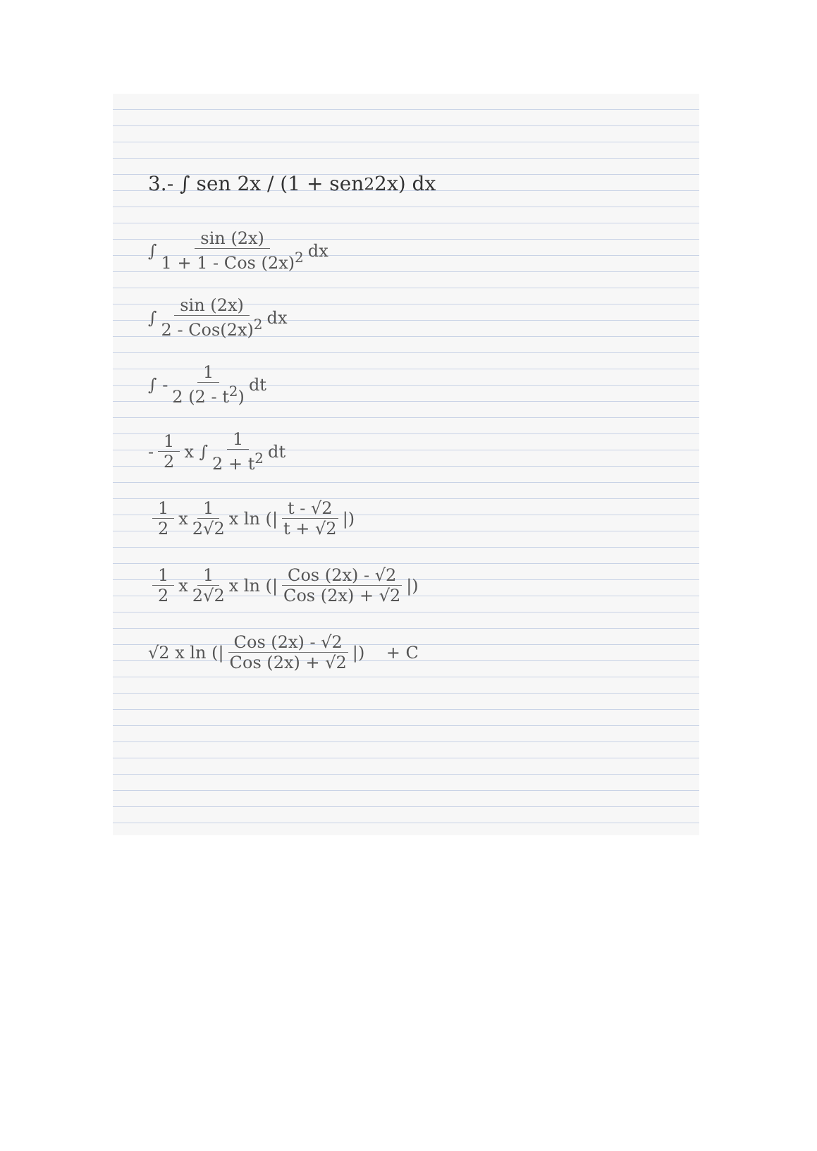3.- ∫ sen 2x / (1 + sen<sup>2</sup> 2x) dx
∫ sin (2x) 1 + 1 - Cos (2x)<sup>2</sup> dx
∫ sin (2x) 2 - Cos(2x)<sup>2</sup> dx
∫ - 1 2 (2 - t<sup>2</sup>) dt
- 1 2 x ∫ 1 2 + t<sup>2</sup> dt
1 2 x 1 2√2 x ln (| t - √2 t + √2 |)
1 2 x 1 2√2 x ln (| Cos (2x) - √2 Cos (2x) + √2 |)
√2 x ln (| Cos (2x) - √2 Cos (2x) + √2 |) + C